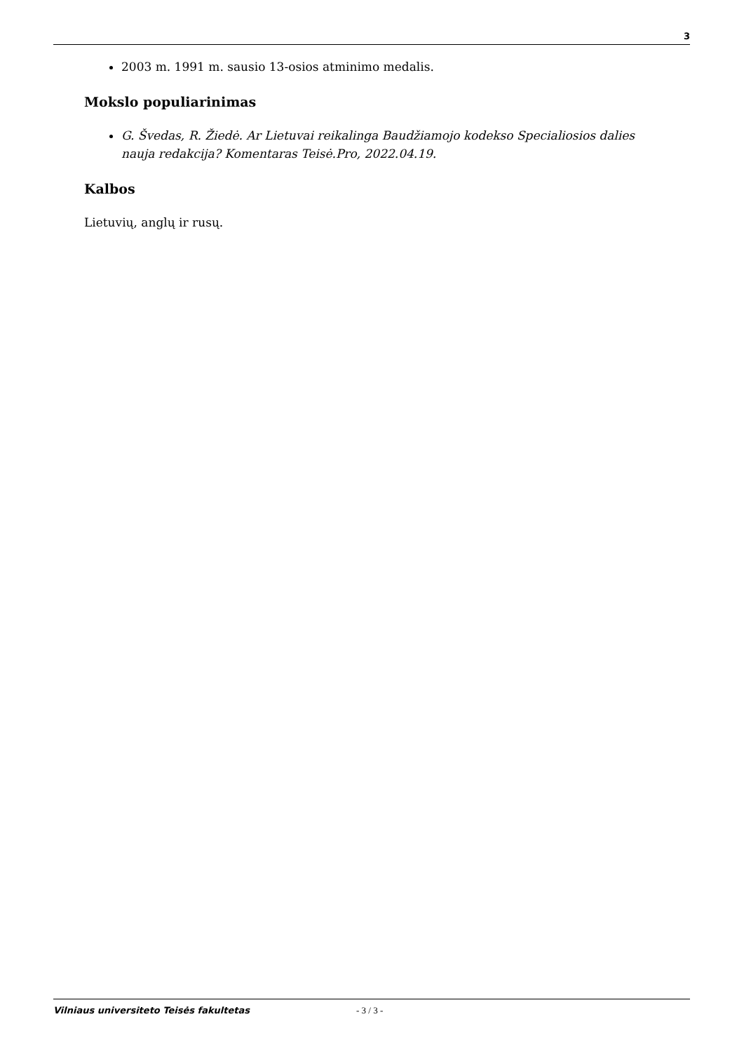3
2003 m. 1991 m. sausio 13-osios atminimo medalis.
Mokslo populiarinimas
G. Švedas, R. Žiedė. Ar Lietuvai reikalinga Baudžiamojo kodekso Specialiosios dalies nauja redakcija? Komentaras Teisė.Pro, 2022.04.19.
Kalbos
Lietuvių, anglų ir rusų.
Vilniaus universiteto Teisės fakultetas - 3 / 3 -